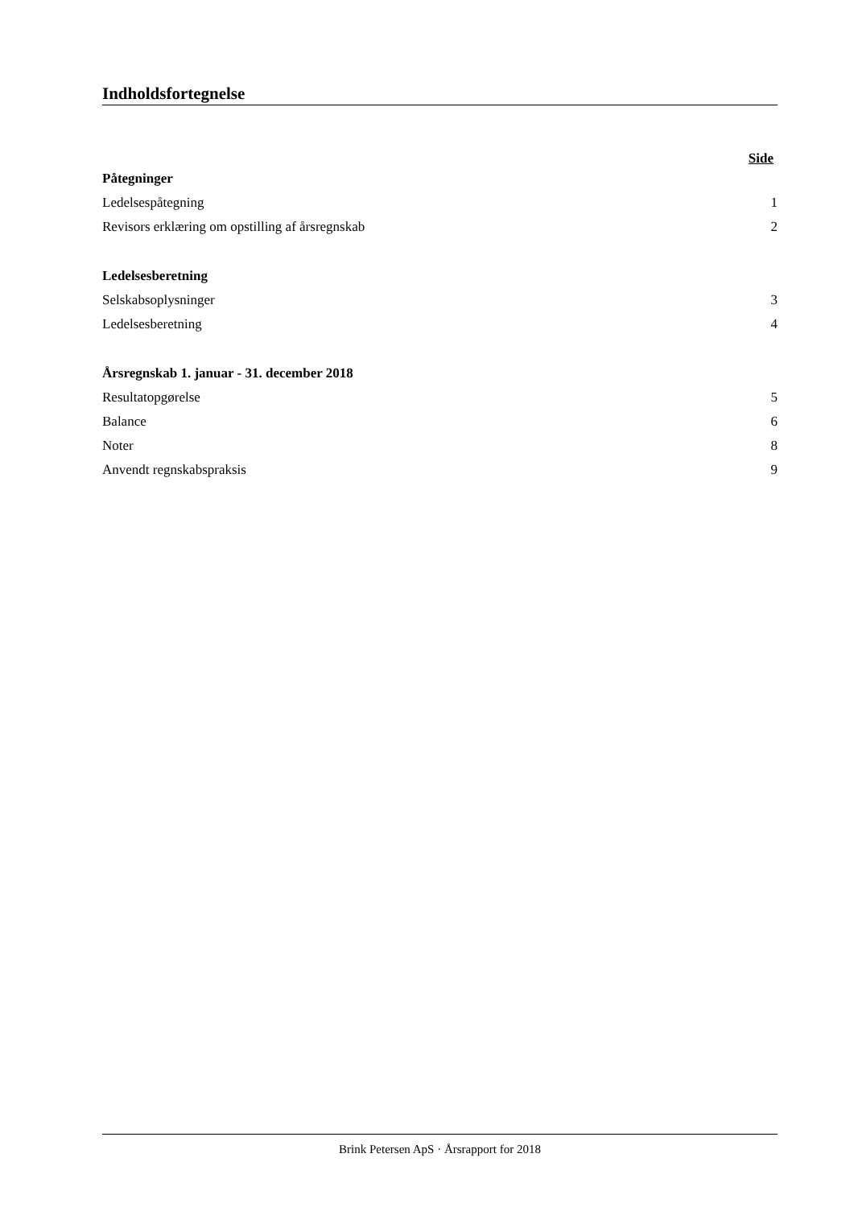Indholdsfortegnelse
Side
Påtegninger
Ledelsespåtegning 1
Revisors erklæring om opstilling af årsregnskab 2
Ledelsesberetning
Selskabsoplysninger 3
Ledelsesberetning 4
Årsregnskab 1. januar - 31. december 2018
Resultatopgørelse 5
Balance 6
Noter 8
Anvendt regnskabspraksis 9
Brink Petersen ApS · Årsrapport for 2018